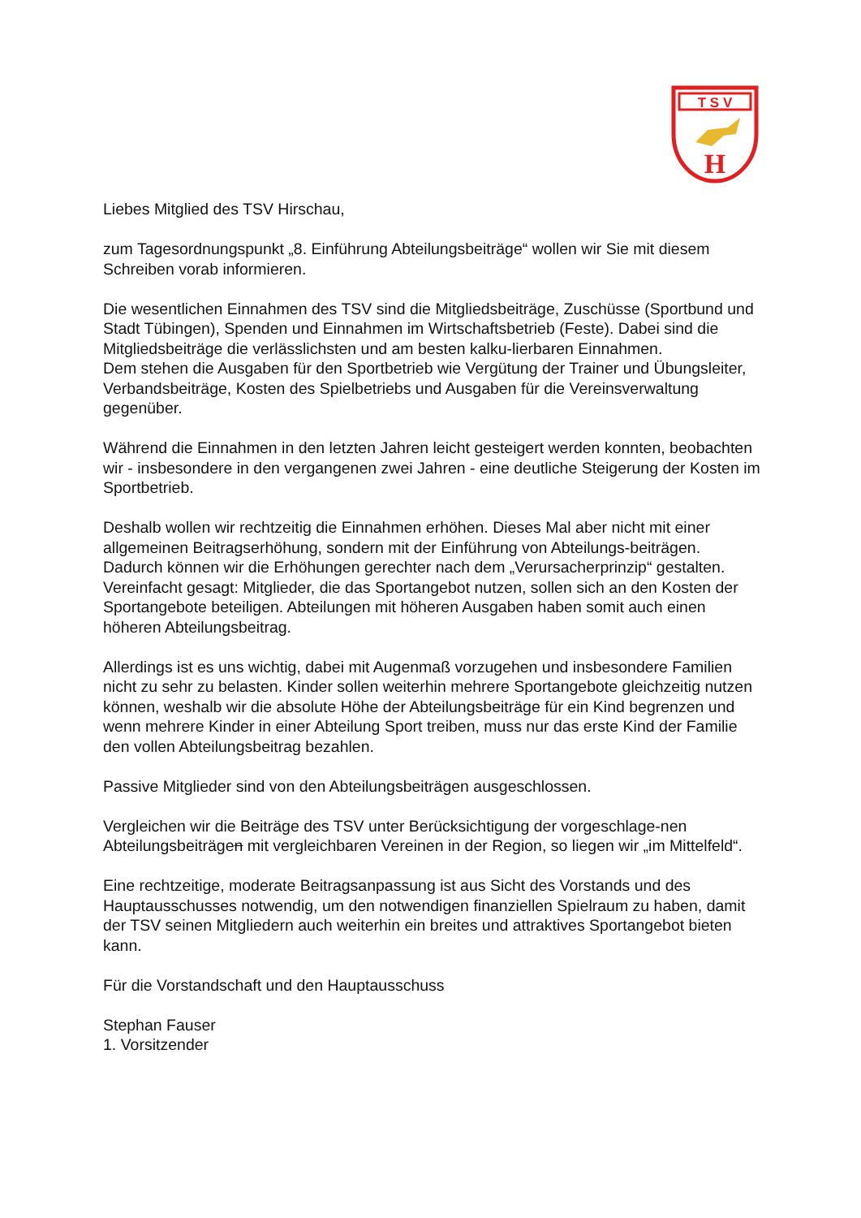T S V
H
Liebes Mitglied des TSV Hirschau,
zum Tagesordnungspunkt „8. Einführung Abteilungsbeiträge“ wollen wir Sie mit diesem Schreiben vorab informieren.
Die wesentlichen Einnahmen des TSV sind die Mitgliedsbeiträge, Zuschüsse (Sportbund und Stadt Tübingen), Spenden und Einnahmen im Wirtschaftsbetrieb (Feste). Dabei sind die Mitgliedsbeiträge die verlässlichsten und am besten kalku-lierbaren Einnahmen.
Dem stehen die Ausgaben für den Sportbetrieb wie Vergütung der Trainer und Übungsleiter, Verbandsbeiträge, Kosten des Spielbetriebs und Ausgaben für die Vereinsverwaltung gegenüber.
Während die Einnahmen in den letzten Jahren leicht gesteigert werden konnten, beobachten wir - insbesondere in den vergangenen zwei Jahren - eine deutliche Steigerung der Kosten im Sportbetrieb.
Deshalb wollen wir rechtzeitig die Einnahmen erhöhen. Dieses Mal aber nicht mit einer allgemeinen Beitragserhöhung, sondern mit der Einführung von Abteilungs-beiträgen.
Dadurch können wir die Erhöhungen gerechter nach dem „Verursacherprinzip“ gestalten.
Vereinfacht gesagt: Mitglieder, die das Sportangebot nutzen, sollen sich an den Kosten der Sportangebote beteiligen. Abteilungen mit höheren Ausgaben haben somit auch einen höheren Abteilungsbeitrag.
Allerdings ist es uns wichtig, dabei mit Augenmaß vorzugehen und insbesondere Familien nicht zu sehr zu belasten. Kinder sollen weiterhin mehrere Sportangebote gleichzeitig nutzen können, weshalb wir die absolute Höhe der Abteilungsbeiträge für ein Kind begrenzen und wenn mehrere Kinder in einer Abteilung Sport treiben, muss nur das erste Kind der Familie den vollen Abteilungsbeitrag bezahlen.
Passive Mitglieder sind von den Abteilungsbeiträgen ausgeschlossen.
Vergleichen wir die Beiträge des TSV unter Berücksichtigung der vorgeschlage-nen Abteilungsbeiträgen mit vergleichbaren Vereinen in der Region, so liegen wir „im Mittelfeld“.
Eine rechtzeitige, moderate Beitragsanpassung ist aus Sicht des Vorstands und des Hauptausschusses notwendig, um den notwendigen finanziellen Spielraum zu haben, damit der TSV seinen Mitgliedern auch weiterhin ein breites und attraktives Sportangebot bieten kann.
Für die Vorstandschaft und den Hauptausschuss
Stephan Fauser
1. Vorsitzender